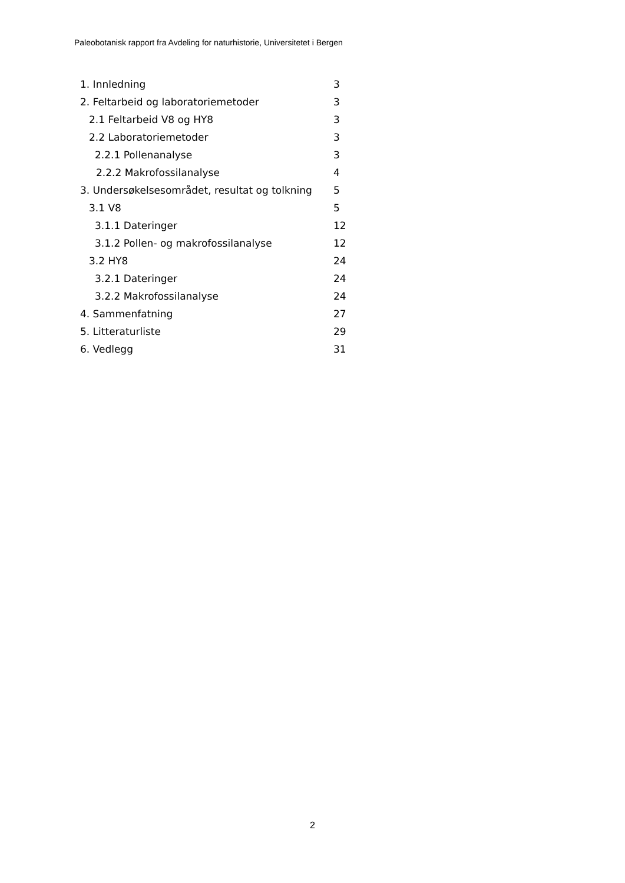Paleobotanisk rapport fra Avdeling for naturhistorie, Universitetet i Bergen
1. Innledning 3
2. Feltarbeid og laboratoriemetoder 3
2.1 Feltarbeid V8 og HY8 3
2.2 Laboratoriemetoder 3
2.2.1 Pollenanalyse 3
2.2.2 Makrofossilanalyse 4
3. Undersøkelsesområdet, resultat og tolkning 5
3.1 V8 5
3.1.1 Dateringer 12
3.1.2 Pollen- og makrofossilanalyse 12
3.2 HY8 24
3.2.1 Dateringer 24
3.2.2 Makrofossilanalyse 24
4. Sammenfatning 27
5. Litteraturliste 29
6. Vedlegg 31
2